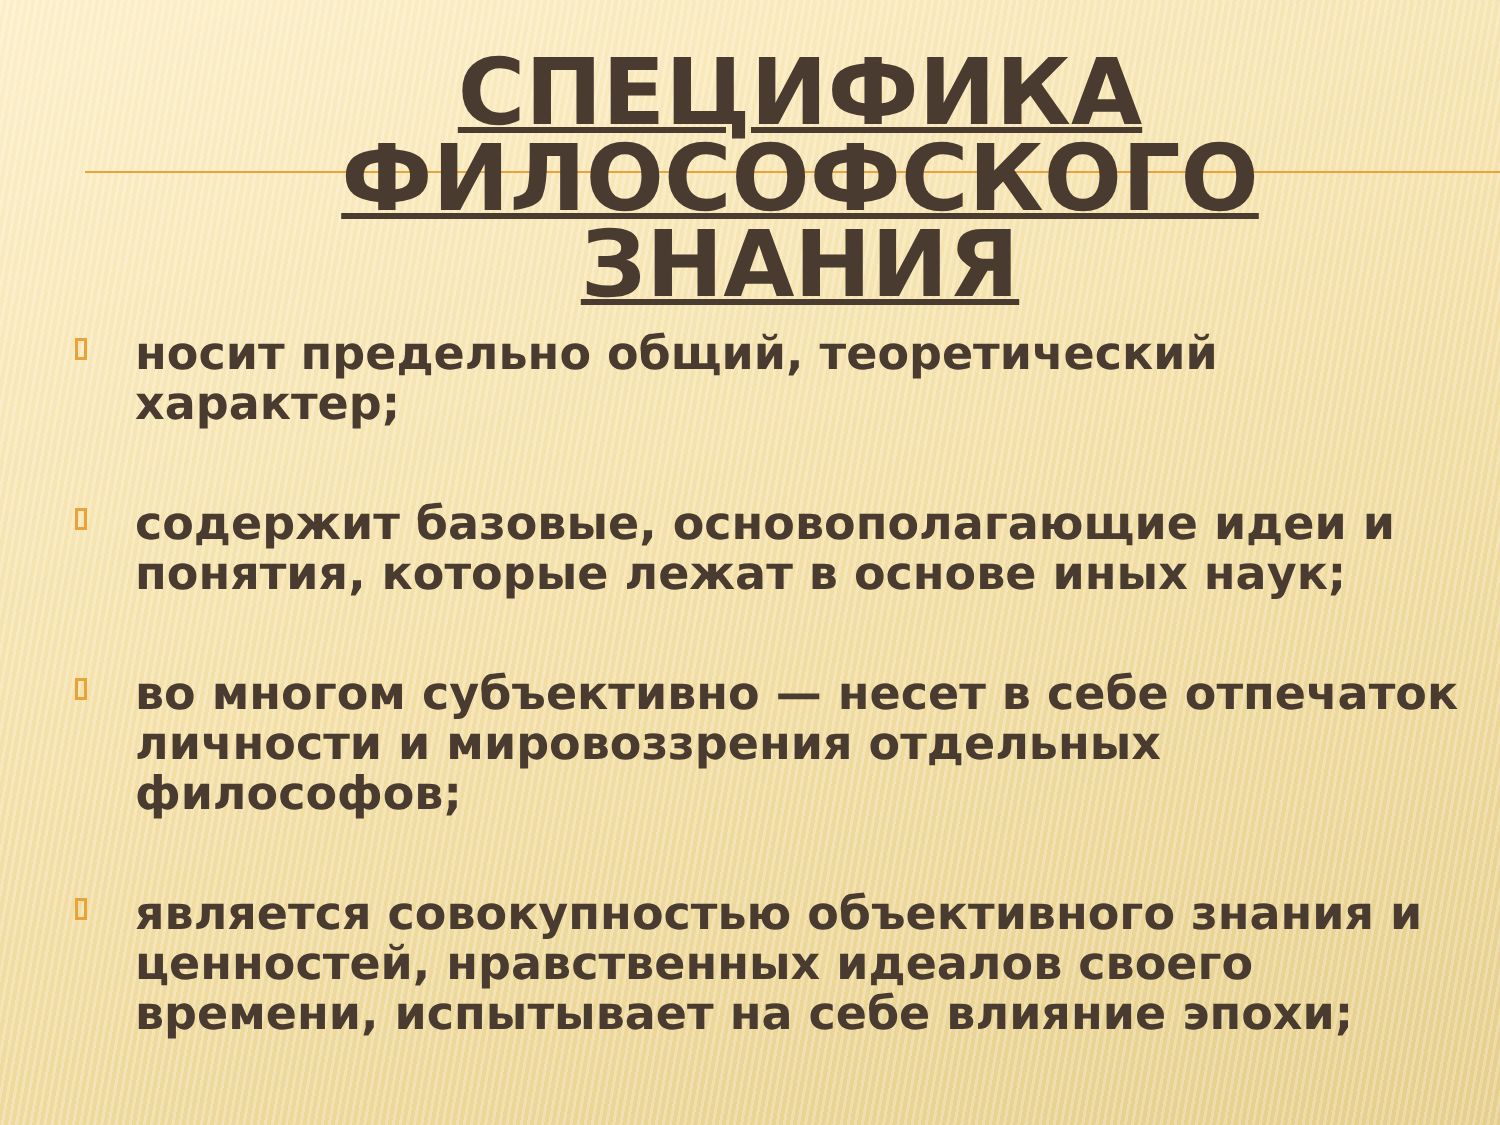СПЕЦИФИКА ФИЛОСОФСКОГО ЗНАНИЯ
носит предельно общий, теоретический характер;
содержит базовые, основополагающие идеи и понятия, которые лежат в основе иных наук;
во многом субъективно — несет в себе отпечаток личности и мировоззрения отдельных философов;
является совокупностью объективного знания и ценностей, нравственных идеалов своего времени, испытывает на себе влияние эпохи;